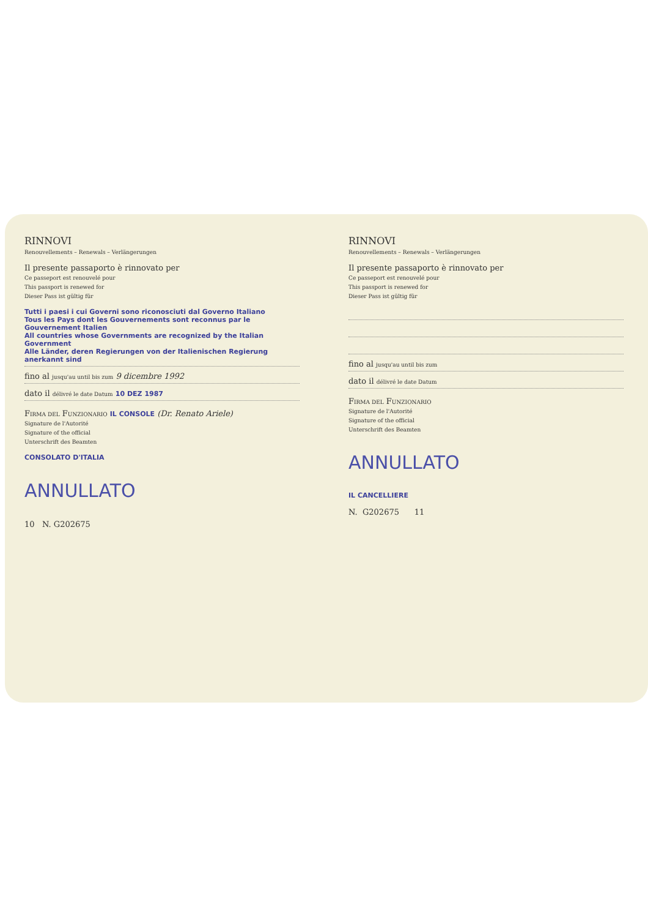RINNOVI
Renouvellements – Renewals – Verlängerungen
Il presente passaporto è rinnovato per
Ce passeport est renouvelé pour
This passport is renewed for
Dieser Pass ist gültig für
Tutti i paesi i cui Governi sono riconosciuti dal Governo Italiano
Tous les Pays dont les Gouvernements sont reconnus par le Gouvernement Italien
All countries whose Governments are recognized by the Italian Government
Alle Länder, deren Regierungen von der Italienischen Regierung anerkannt sind
fino al jusqu'au until bis zum 9 dicembre 1992
dato il délivré le date Datum 10 DEZ 1987
FIRMA DEL FUNZIONARIO IL CONSOLE (Dr. Renato Ariele)
Signature de l'Autorité
Signature of the official
Unterschrift des Beamten
CONSOLATO D'ITALIA
ANNULLATO
10 N. G202675
RINNOVI
Renouvellements – Renewals – Verlängerungen
Il presente passaporto è rinnovato per
Ce passeport est renouvelé pour
This passport is renewed for
Dieser Pass ist gültig für
fino al jusqu'au until bis zum
dato il délivré le date Datum
FIRMA DEL FUNZIONARIO
Signature de l'Autorité
Signature of the official
Unterschrift des Beamten
ANNULLATO
IL CANCELLIERE
N. G202675 11